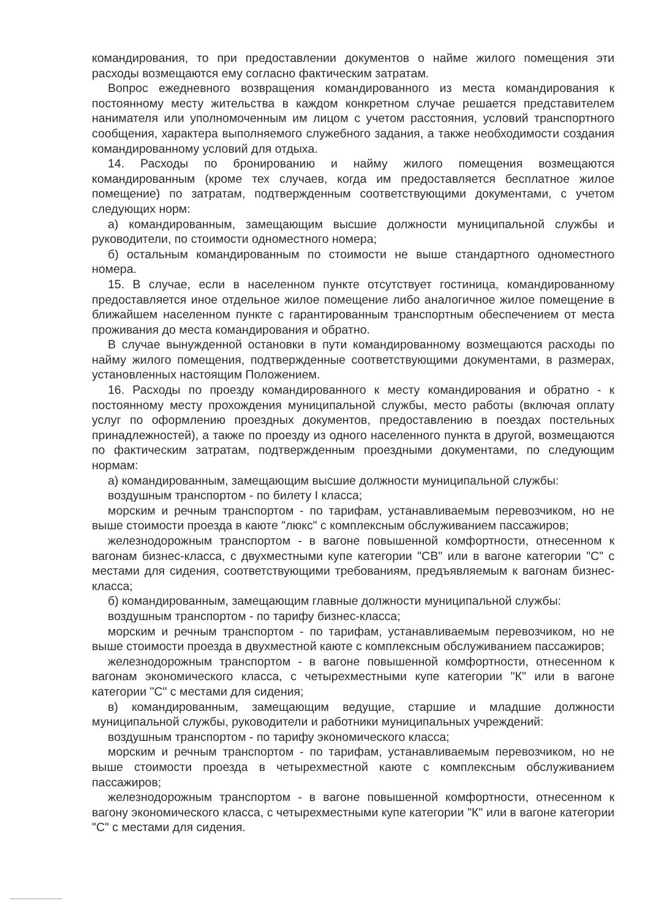командирования, то при предоставлении документов о найме жилого помещения эти расходы возмещаются ему согласно фактическим затратам.
Вопрос ежедневного возвращения командированного из места командирования к постоянному месту жительства в каждом конкретном случае решается представителем нанимателя или уполномоченным им лицом с учетом расстояния, условий транспортного сообщения, характера выполняемого служебного задания, а также необходимости создания командированному условий для отдыха.
14. Расходы по бронированию и найму жилого помещения возмещаются командированным (кроме тех случаев, когда им предоставляется бесплатное жилое помещение) по затратам, подтвержденным соответствующими документами, с учетом следующих норм:
а) командированным, замещающим высшие должности муниципальной службы и руководители, по стоимости одноместного номера;
б) остальным командированным по стоимости не выше стандартного одноместного номера.
15. В случае, если в населенном пункте отсутствует гостиница, командированному предоставляется иное отдельное жилое помещение либо аналогичное жилое помещение в ближайшем населенном пункте с гарантированным транспортным обеспечением от места проживания до места командирования и обратно.
В случае вынужденной остановки в пути командированному возмещаются расходы по найму жилого помещения, подтвержденные соответствующими документами, в размерах, установленных настоящим Положением.
16. Расходы по проезду командированного к месту командирования и обратно - к постоянному месту прохождения муниципальной службы, место работы (включая оплату услуг по оформлению проездных документов, предоставлению в поездах постельных принадлежностей), а также по проезду из одного населенного пункта в другой, возмещаются по фактическим затратам, подтвержденным проездными документами, по следующим нормам:
а) командированным, замещающим высшие должности муниципальной службы:
воздушным транспортом - по билету I класса;
морским и речным транспортом - по тарифам, устанавливаемым перевозчиком, но не выше стоимости проезда в каюте "люкс" с комплексным обслуживанием пассажиров;
железнодорожным транспортом - в вагоне повышенной комфортности, отнесенном к вагонам бизнес-класса, с двухместными купе категории "СВ" или в вагоне категории "С" с местами для сидения, соответствующими требованиям, предъявляемым к вагонам бизнес-класса;
б) командированным, замещающим главные должности муниципальной службы:
воздушным транспортом - по тарифу бизнес-класса;
морским и речным транспортом - по тарифам, устанавливаемым перевозчиком, но не выше стоимости проезда в двухместной каюте с комплексным обслуживанием пассажиров;
железнодорожным транспортом - в вагоне повышенной комфортности, отнесенном к вагонам экономического класса, с четырехместными купе категории "К" или в вагоне категории "С" с местами для сидения;
в) командированным, замещающим ведущие, старшие и младшие должности муниципальной службы, руководители и работники муниципальных учреждений:
воздушным транспортом - по тарифу экономического класса;
морским и речным транспортом - по тарифам, устанавливаемым перевозчиком, но не выше стоимости проезда в четырехместной каюте с комплексным обслуживанием пассажиров;
железнодорожным транспортом - в вагоне повышенной комфортности, отнесенном к вагону экономического класса, с четырехместными купе категории "К" или в вагоне категории "С" с местами для сидения.